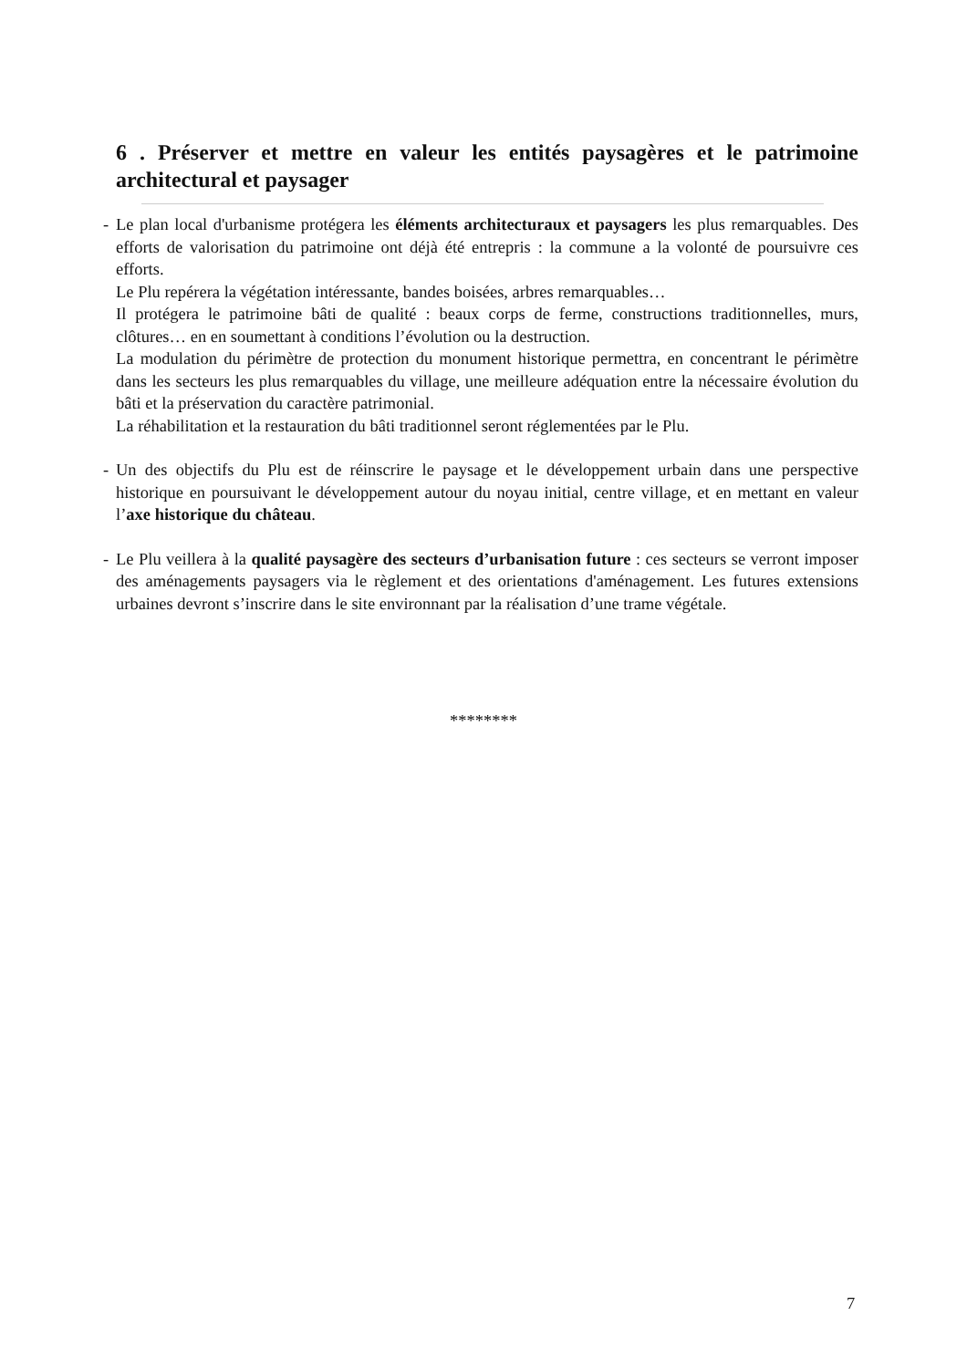6 . Préserver et mettre en valeur les entités paysagères et le patrimoine architectural et paysager
- Le plan local d'urbanisme protégera les éléments architecturaux et paysagers les plus remarquables. Des efforts de valorisation du patrimoine ont déjà été entrepris : la commune a la volonté de poursuivre ces efforts.
Le Plu repérera la végétation intéressante, bandes boisées, arbres remarquables…
Il protégera le patrimoine bâti de qualité : beaux corps de ferme, constructions traditionnelles, murs, clôtures… en en soumettant à conditions l’évolution ou la destruction.
La modulation du périmètre de protection du monument historique permettra, en concentrant le périmètre dans les secteurs les plus remarquables du village, une meilleure adéquation entre la nécessaire évolution du bâti et la préservation du caractère patrimonial.
La réhabilitation et la restauration du bâti traditionnel seront réglementées par le Plu.
- Un des objectifs du Plu est de réinscrire le paysage et le développement urbain dans une perspective historique en poursuivant le développement autour du noyau initial, centre village, et en mettant en valeur l’axe historique du château.
- Le Plu veillera à la qualité paysagère des secteurs d’urbanisation future : ces secteurs se verront imposer des aménagements paysagers via le règlement et des orientations d'aménagement. Les futures extensions urbaines devront s’inscrire dans le site environnant par la réalisation d’une trame végétale.
********
7